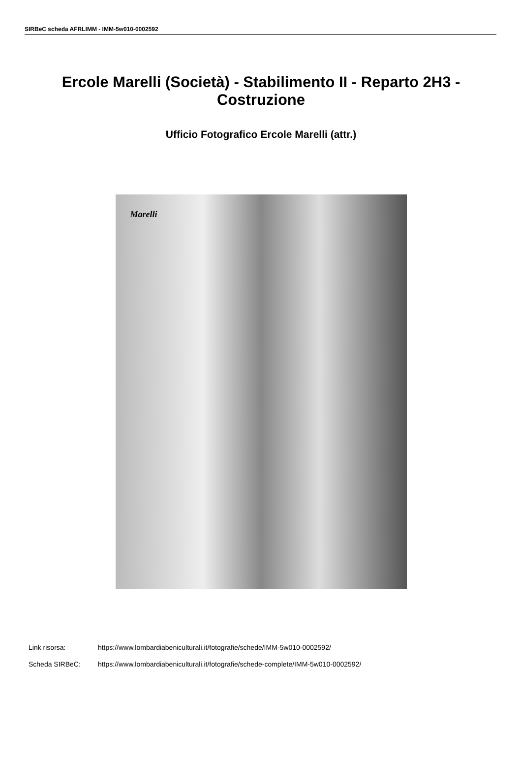SIRBeC scheda AFRLIMM - IMM-5w010-0002592
Ercole Marelli (Società) - Stabilimento II - Reparto 2H3 - Costruzione
Ufficio Fotografico Ercole Marelli (attr.)
Marelli
Link risorsa: https://www.lombardiabeniculturali.it/fotografie/schede/IMM-5w010-0002592/
Scheda SIRBeC: https://www.lombardiabeniculturali.it/fotografie/schede-complete/IMM-5w010-0002592/